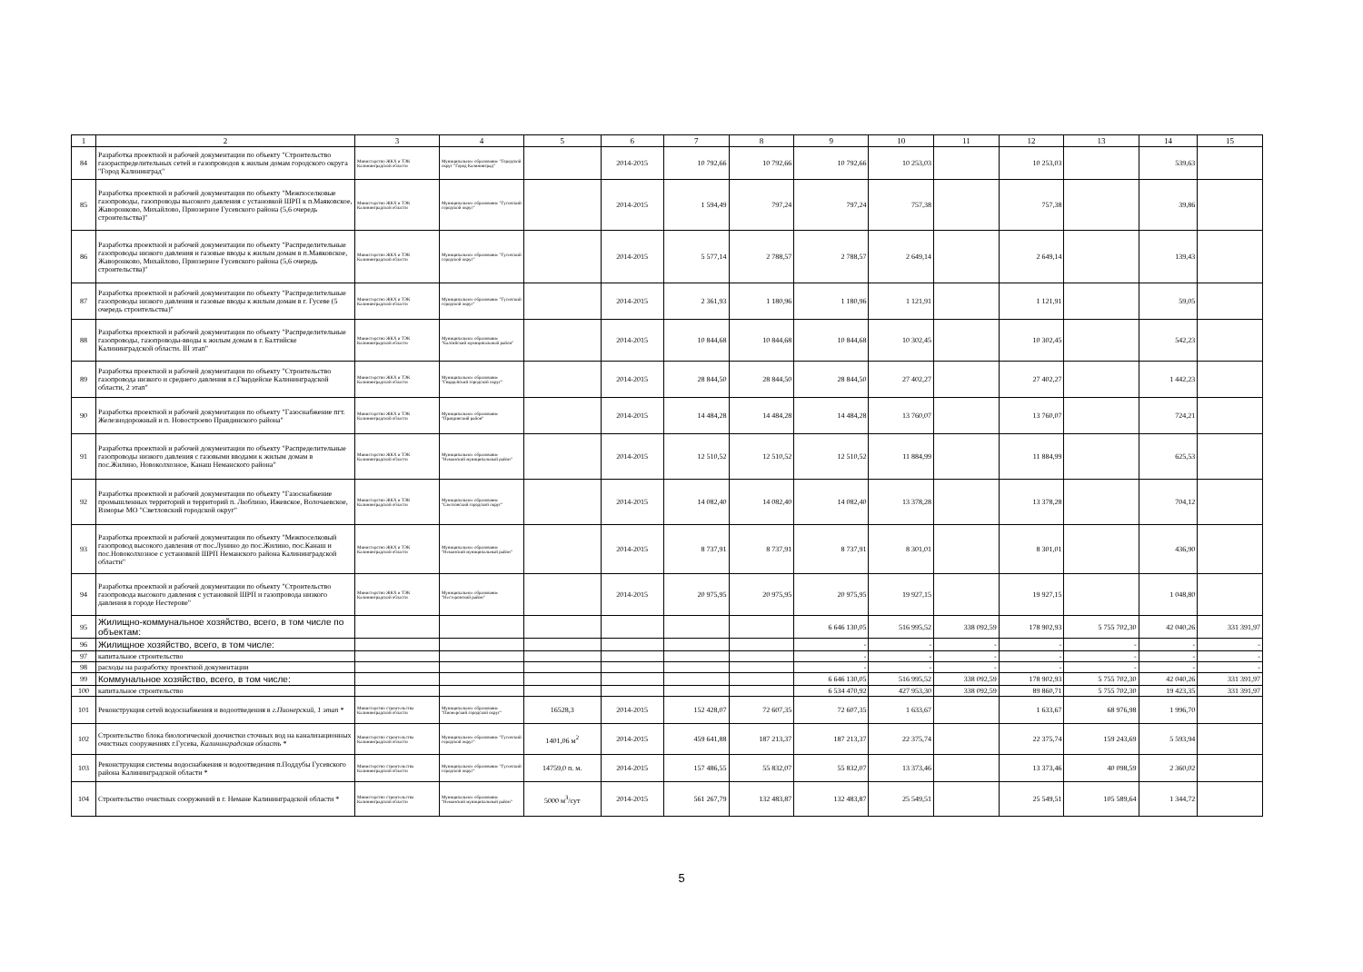| 1 | 2 | 3 | 4 | 5 | 6 | 7 | 8 | 9 | 10 | 11 | 12 | 13 | 14 | 15 |
| --- | --- | --- | --- | --- | --- | --- | --- | --- | --- | --- | --- | --- | --- | --- |
| 84 | Разработка проектной и рабочей документации по объекту "Строительство газораспределительных сетей и газопроводов к жилым домам городского округа "Город Калининград" | Министерство ЖКХ и ТЭК Калининградской области | Муниципальное образование "Городской округ "Город Калининград" | | 2014-2015 | 10 792,66 | 10 792,66 | 10 792,66 | 10 253,03 | | 10 253,03 | | 539,63 | |
| 85 | Разработка проектной и рабочей документации по объекту "Межпоселковые газопроводы, газопроводы высокого давления с установкой ШРП к п.Маяковское, Жаворонково, Михайлово, Приозерное Гусевского района (5,6 очередь строительства)" | Министерство ЖКХ и ТЭК Калининградской области | Муниципальное образование "Гусевский городской округ" | | 2014-2015 | 1 594,49 | 797,24 | 797,24 | 757,38 | | 757,38 | | 39,86 | |
| 86 | Разработка проектной и рабочей документации по объекту "Распределительные газопроводы низкого давления и газовые вводы к жилым домам в п.Маяковское, Жаворонково, Михайлово, Приозерное Гусевского района (5,6 очередь строительства)" | Министерство ЖКХ и ТЭК Калининградской области | Муниципальное образование "Гусевский городской округ" | | 2014-2015 | 5 577,14 | 2 788,57 | 2 788,57 | 2 649,14 | | 2 649,14 | | 139,43 | |
| 87 | Разработка проектной и рабочей документации по объекту "Распределительные газопроводы низкого давления и газовые вводы к жилым домам в г. Гусеве (5 очередь строительства)" | Министерство ЖКХ и ТЭК Калининградской области | Муниципальное образование "Гусевский городской округ" | | 2014-2015 | 2 361,93 | 1 180,96 | 1 180,96 | 1 121,91 | | 1 121,91 | | 59,05 | |
| 88 | Разработка проектной и рабочей документации по объекту "Распределительные газопроводы, газопроводы-вводы к жилым домам в г. Балтийске Калининградской области. III этап" | Министерство ЖКХ и ТЭК Калининградской области | Муниципальное образование "Балтийский муниципальный район" | | 2014-2015 | 10 844,68 | 10 844,68 | 10 844,68 | 10 302,45 | | 10 302,45 | | 542,23 | |
| 89 | Разработка проектной и рабочей документации по объекту "Строительство газопровода низкого и среднего давления в г.Гвардейске Калининградской области, 2 этап" | Министерство ЖКХ и ТЭК Калининградской области | Муниципальное образование "Гвардейский городской округ" | | 2014-2015 | 28 844,50 | 28 844,50 | 28 844,50 | 27 402,27 | | 27 402,27 | | 1 442,23 | |
| 90 | Разработка проектной и рабочей документации по объекту "Газоснабжение пгт. Железнодорожный и п. Новостроево Правдинского района" | Министерство ЖКХ и ТЭК Калининградской области | Муниципальное образование "Правдинский район" | | 2014-2015 | 14 484,28 | 14 484,28 | 14 484,28 | 13 760,07 | | 13 760,07 | | 724,21 | |
| 91 | Разработка проектной и рабочей документации по объекту "Распределительные газопроводы низкого давления с газовыми вводами к жилым домам в пос.Жилино, Новоколхозное, Канаш Неманского района" | Министерство ЖКХ и ТЭК Калининградской области | Муниципальное образование "Неманский муниципальный район" | | 2014-2015 | 12 510,52 | 12 510,52 | 12 510,52 | 11 884,99 | | 11 884,99 | | 625,53 | |
| 92 | Разработка проектной и рабочей документации по объекту "Газоснабжение промышленных территорий и территорий п. Люблино, Ижевское, Волочаевское, Взморье МО "Светловский городской округ" | Министерство ЖКХ и ТЭК Калининградской области | Муниципальное образование "Светловский городской округ" | | 2014-2015 | 14 082,40 | 14 082,40 | 14 082,40 | 13 378,28 | | 13 378,28 | | 704,12 | |
| 93 | Разработка проектной и рабочей документации по объекту "Межпоселковый газопровод высокого давления от пос.Лунино до пос.Жилино, пос.Канаш и пос.Новоколхозное с установкой ШРП Неманского района Калининградской области" | Министерство ЖКХ и ТЭК Калининградской области | Муниципальное образование "Неманский муниципальный район" | | 2014-2015 | 8 737,91 | 8 737,91 | 8 737,91 | 8 301,01 | | 8 301,01 | | 436,90 | |
| 94 | Разработка проектной и рабочей документации по объекту "Строительство газопровода высокого давления с установкой ШРП и газопровода низкого давления в городе Нестерове" | Министерство ЖКХ и ТЭК Калининградской области | Муниципальное образование "Нестеровский район" | | 2014-2015 | 20 975,95 | 20 975,95 | 20 975,95 | 19 927,15 | | 19 927,15 | | 1 048,80 | |
| 95 | Жилищно-коммунальное хозяйство, всего, в том числе по объектам: | | | | | | | 6 646 130,05 | 516 995,52 | 338 092,59 | 178 902,93 | 5 755 702,30 | 42 040,26 | 331 391,97 |
| 96 | Жилищное хозяйство, всего, в том числе: | | | | | | | - | - | - | - | - | - | - |
| 97 | капитальное строительство | | | | | | | - | - | - | - | - | - | - |
| 98 | расходы на разработку проектной документации | | | | | | | - | - | - | - | - | - | - |
| 99 | Коммунальное хозяйство, всего, в том числе: | | | | | | | 6 646 130,05 | 516 995,52 | 338 092,59 | 178 902,93 | 5 755 702,30 | 42 040,26 | 331 391,97 |
| 100 | капитальное строительство | | | | | | | 6 534 470,92 | 427 953,30 | 338 092,59 | 89 860,71 | 5 755 702,30 | 19 423,35 | 331 391,97 |
| 101 | Реконструкция сетей водоснабжения и водоотведения в г.Пионерский, 1 этап * | Министерство строительства Калининградской области | Муниципальное образование "Пионерский городской округ" | 16528,3 | 2014-2015 | 152 428,07 | 72 607,35 | 72 607,35 | 1 633,67 | | 1 633,67 | 68 976,98 | 1 996,70 | |
| 102 | Строительство блока биологической доочистки сточных вод на канализационных очистных сооружениях г.Гусева, Калининградская область * | Министерство строительства Калининградской области | Муниципальное образование "Гусевский городской округ" | 1401,06 м<sup>2</sup> | 2014-2015 | 459 641,88 | 187 213,37 | 187 213,37 | 22 375,74 | | 22 375,74 | 159 243,69 | 5 593,94 | |
| 103 | Реконструкция системы водоснабжения и водоотведения п.Поддубы Гусевского района Калининградской области * | Министерство строительства Калининградской области | Муниципальное образование "Гусевский городской округ" | 14759,0 п. м. | 2014-2015 | 157 486,55 | 55 832,07 | 55 832,07 | 13 373,46 | | 13 373,46 | 40 098,59 | 2 360,02 | |
| 104 | Строительство очистных сооружений в г. Немане Калининградской области * | Министерство строительства Калининградской области | Муниципальное образование "Неманский муниципальный район" | 5000 м<sup>3</sup>/сут | 2014-2015 | 561 267,79 | 132 483,87 | 132 483,87 | 25 549,51 | | 25 549,51 | 105 589,64 | 1 344,72 | |
5